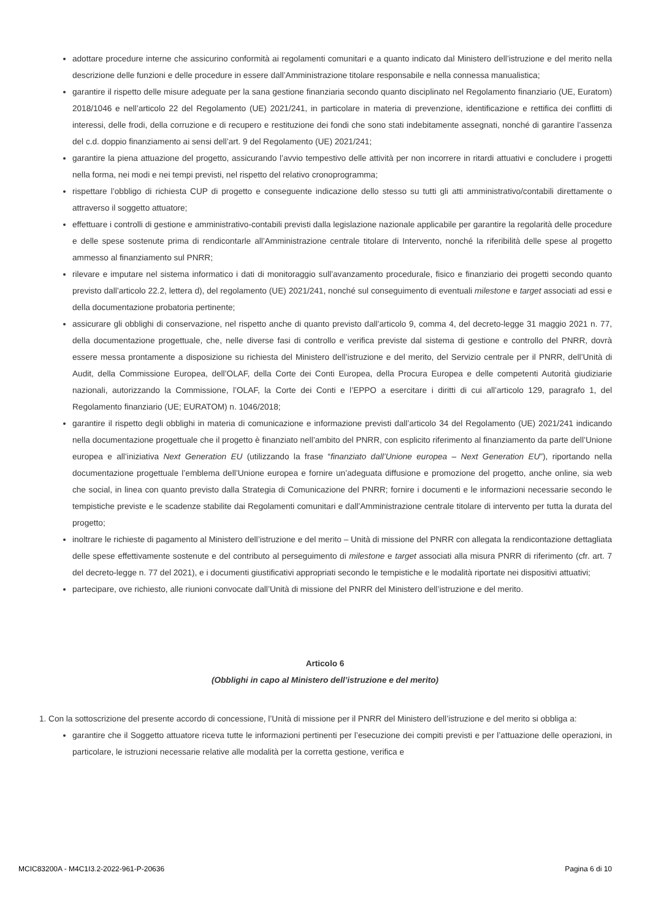adottare procedure interne che assicurino conformità ai regolamenti comunitari e a quanto indicato dal Ministero dell’istruzione e del merito nella descrizione delle funzioni e delle procedure in essere dall’Amministrazione titolare responsabile e nella connessa manualistica;
garantire il rispetto delle misure adeguate per la sana gestione finanziaria secondo quanto disciplinato nel Regolamento finanziario (UE, Euratom) 2018/1046 e nell’articolo 22 del Regolamento (UE) 2021/241, in particolare in materia di prevenzione, identificazione e rettifica dei conflitti di interessi, delle frodi, della corruzione e di recupero e restituzione dei fondi che sono stati indebitamente assegnati, nonché di garantire l’assenza del c.d. doppio finanziamento ai sensi dell’art. 9 del Regolamento (UE) 2021/241;
garantire la piena attuazione del progetto, assicurando l’avvio tempestivo delle attività per non incorrere in ritardi attuativi e concludere i progetti nella forma, nei modi e nei tempi previsti, nel rispetto del relativo cronoprogramma;
rispettare l’obbligo di richiesta CUP di progetto e conseguente indicazione dello stesso su tutti gli atti amministrativo/contabili direttamente o attraverso il soggetto attuatore;
effettuare i controlli di gestione e amministrativo-contabili previsti dalla legislazione nazionale applicabile per garantire la regolarità delle procedure e delle spese sostenute prima di rendicontarle all’Amministrazione centrale titolare di Intervento, nonché la riferibilità delle spese al progetto ammesso al finanziamento sul PNRR;
rilevare e imputare nel sistema informatico i dati di monitoraggio sull’avanzamento procedurale, fisico e finanziario dei progetti secondo quanto previsto dall’articolo 22.2, lettera d), del regolamento (UE) 2021/241, nonché sul conseguimento di eventuali milestone e target associati ad essi e della documentazione probatoria pertinente;
assicurare gli obblighi di conservazione, nel rispetto anche di quanto previsto dall’articolo 9, comma 4, del decreto-legge 31 maggio 2021 n. 77, della documentazione progettuale, che, nelle diverse fasi di controllo e verifica previste dal sistema di gestione e controllo del PNRR, dovrà essere messa prontamente a disposizione su richiesta del Ministero dell’istruzione e del merito, del Servizio centrale per il PNRR, dell’Unità di Audit, della Commissione Europea, dell’OLAF, della Corte dei Conti Europea, della Procura Europea e delle competenti Autorità giudiziarie nazionali, autorizzando la Commissione, l’OLAF, la Corte dei Conti e l’EPPO a esercitare i diritti di cui all’articolo 129, paragrafo 1, del Regolamento finanziario (UE; EURATOM) n. 1046/2018;
garantire il rispetto degli obblighi in materia di comunicazione e informazione previsti dall’articolo 34 del Regolamento (UE) 2021/241 indicando nella documentazione progettuale che il progetto è finanziato nell’ambito del PNRR, con esplicito riferimento al finanziamento da parte dell’Unione europea e all’iniziativa Next Generation EU (utilizzando la frase “finanziato dall’Unione europea – Next Generation EU”), riportando nella documentazione progettuale l’emblema dell’Unione europea e fornire un’adeguata diffusione e promozione del progetto, anche online, sia web che social, in linea con quanto previsto dalla Strategia di Comunicazione del PNRR; fornire i documenti e le informazioni necessarie secondo le tempistiche previste e le scadenze stabilite dai Regolamenti comunitari e dall’Amministrazione centrale titolare di intervento per tutta la durata del progetto;
inoltrare le richieste di pagamento al Ministero dell’istruzione e del merito – Unità di missione del PNRR con allegata la rendicontazione dettagliata delle spese effettivamente sostenute e del contributo al perseguimento di milestone e target associati alla misura PNRR di riferimento (cfr. art. 7 del decreto-legge n. 77 del 2021), e i documenti giustificativi appropriati secondo le tempistiche e le modalità riportate nei dispositivi attuativi;
partecipare, ove richiesto, alle riunioni convocate dall’Unità di missione del PNRR del Ministero dell’istruzione e del merito.
Articolo 6
(Obblighi in capo al Ministero dell’istruzione e del merito)
1. Con la sottoscrizione del presente accordo di concessione, l’Unità di missione per il PNRR del Ministero dell’istruzione e del merito si obbliga a:
garantire che il Soggetto attuatore riceva tutte le informazioni pertinenti per l’esecuzione dei compiti previsti e per l’attuazione delle operazioni, in particolare, le istruzioni necessarie relative alle modalità per la corretta gestione, verifica e
MCIC83200A - M4C1I3.2-2022-961-P-20636 Pagina 6 di 10